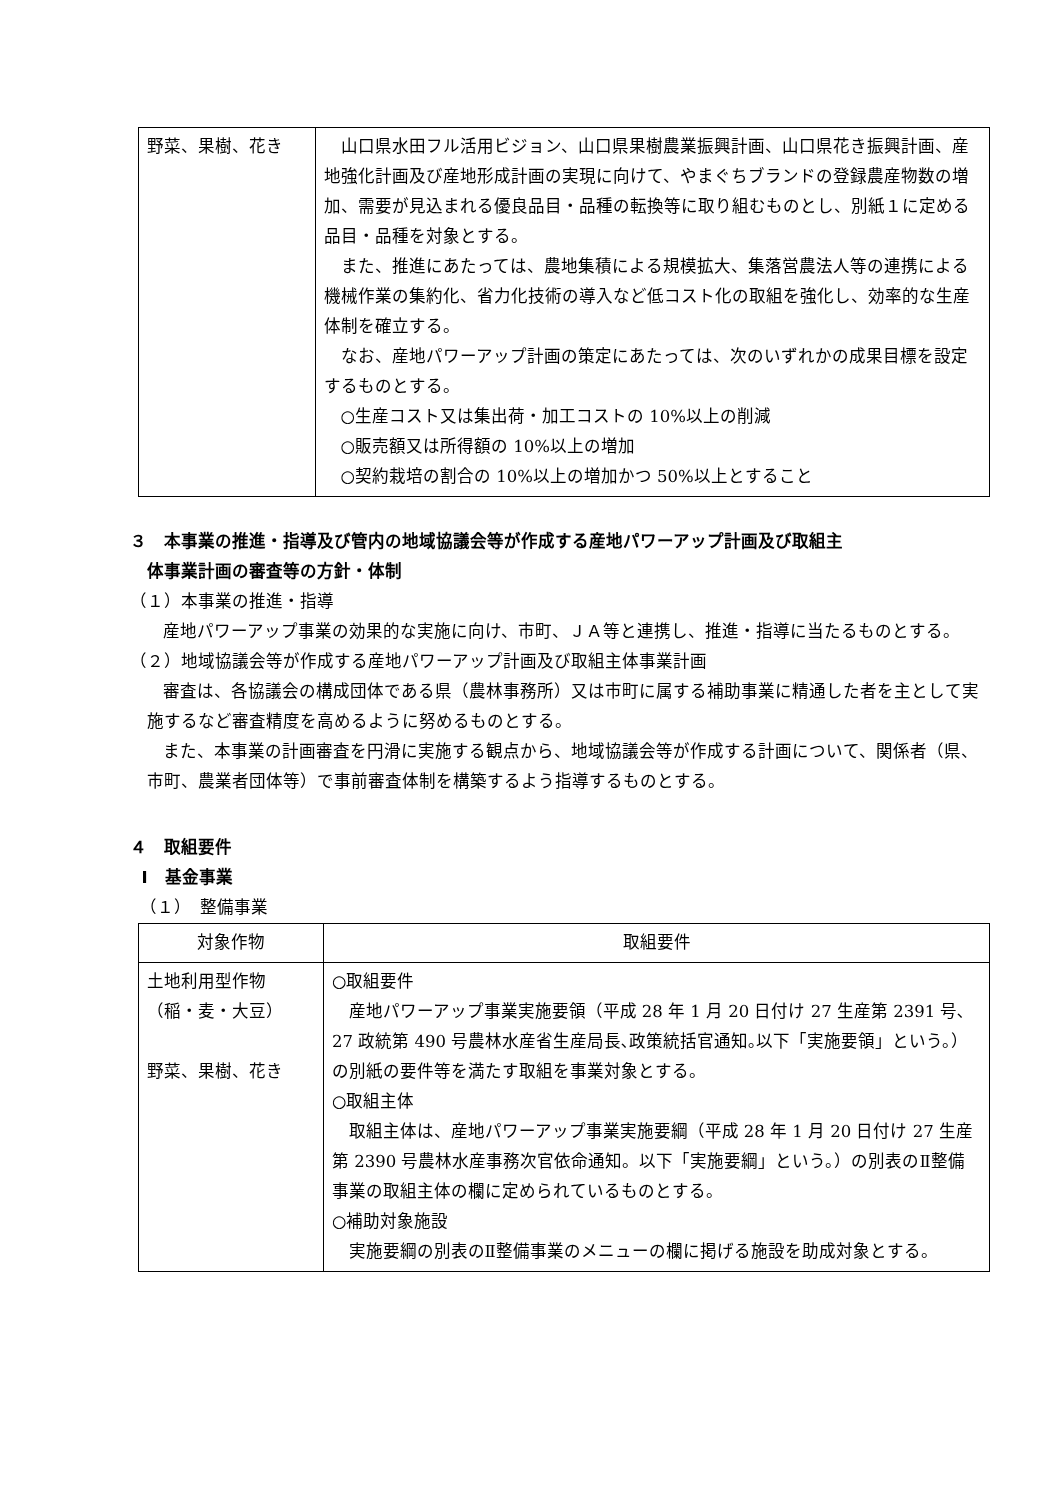| 野菜、果樹、花き | 山口県水田フル活用ビジョン、山口県果樹農業振興計画、山口県花き振興計画、産地強化計画及び産地形成計画の実現に向けて、やまぐちブランドの登録農産物数の増加、需要が見込まれる優良品目・品種の転換等に取り組むものとし、別紙１に定める品目・品種を対象とする。 また、推進にあたっては、農地集積による規模拡大、集落営農法人等の連携による機械作業の集約化、省力化技術の導入など低コスト化の取組を強化し、効率的な生産体制を確立する。 なお、産地パワーアップ計画の策定にあたっては、次のいずれかの成果目標を設定するものとする。 ○生産コスト又は集出荷・加工コストの 10%以上の削減 ○販売額又は所得額の 10%以上の増加 ○契約栽培の割合の 10%以上の増加かつ 50%以上とすること |
３　本事業の推進・指導及び管内の地域協議会等が作成する産地パワーアップ計画及び取組主
体事業計画の審査等の方針・体制
（１）本事業の推進・指導
産地パワーアップ事業の効果的な実施に向け、市町、ＪＡ等と連携し、推進・指導に当たるものとする。
（２）地域協議会等が作成する産地パワーアップ計画及び取組主体事業計画
審査は、各協議会の構成団体である県（農林事務所）又は市町に属する補助事業に精通した者を主として実施するなど審査精度を高めるように努めるものとする。
また、本事業の計画審査を円滑に実施する観点から、地域協議会等が作成する計画について、関係者（県、市町、農業者団体等）で事前審査体制を構築するよう指導するものとする。
４　取組要件
Ⅰ　基金事業
（１）　整備事業
| 対象作物 | 取組要件 |
| --- | --- |
| 土地利用型作物 （稲・麦・大豆） 野菜、果樹、花き | ○取組要件 産地パワーアップ事業実施要領（平成 28 年 1 月 20 日付け 27 生産第 2391 号､27 政統第 490 号農林水産省生産局長､政策統括官通知｡以下「実施要領」という。）の別紙の要件等を満たす取組を事業対象とする。 ○取組主体 取組主体は、産地パワーアップ事業実施要綱（平成 28 年 1 月 20 日付け 27 生産第 2390 号農林水産事務次官依命通知。以下「実施要綱」という。）の別表のⅡ整備事業の取組主体の欄に定められているものとする。 ○補助対象施設 実施要綱の別表のⅡ整備事業のメニューの欄に掲げる施設を助成対象とする。 |